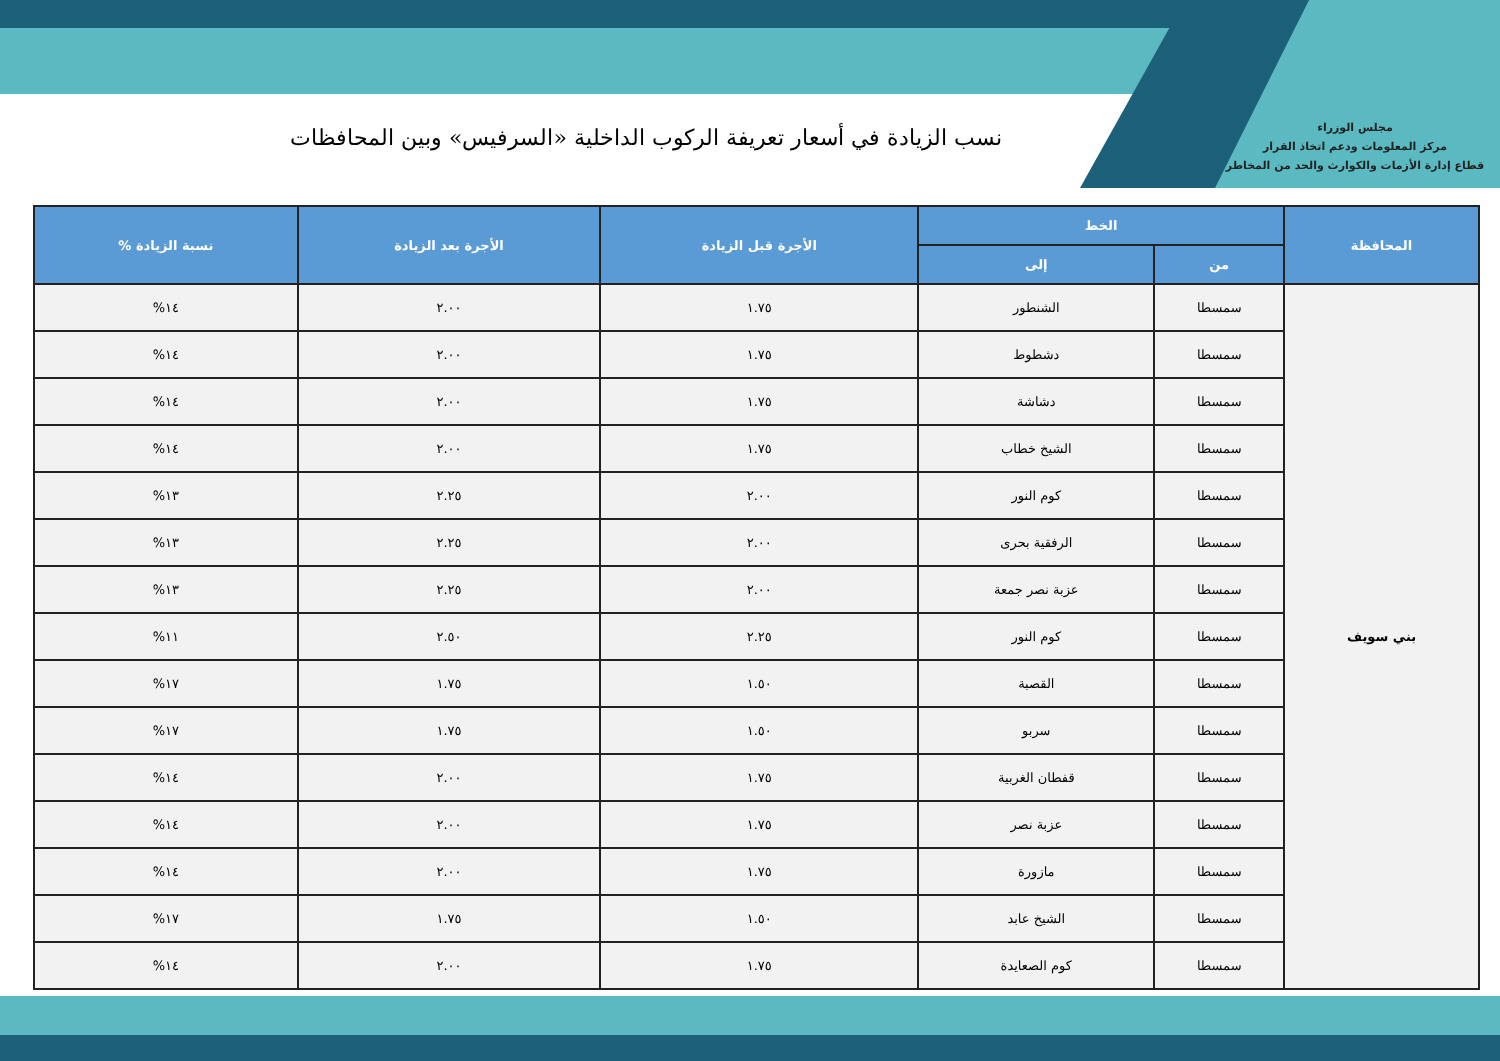مجلس الوزراء
مركز المعلومات ودعم اتخاذ القرار
قطاع إدارة الأزمات والكوارث والحد من المخاطر
نسب الزيادة في أسعار تعريفة الركوب الداخلية «السرفيس» وبين المحافظات
| المحافظة | الخط | | الأجرة قبل الزيادة | الأجرة بعد الزيادة | نسبة الزيادة % |
| --- | --- | --- | --- | --- | --- |
| | من | إلى | | | |
| بني سويف | سمسطا | الشنطور | ١.٧٥ | ٢.٠٠ | ١٤% |
| | سمسطا | دشطوط | ١.٧٥ | ٢.٠٠ | ١٤% |
| | سمسطا | دشاشة | ١.٧٥ | ٢.٠٠ | ١٤% |
| | سمسطا | الشيخ خطاب | ١.٧٥ | ٢.٠٠ | ١٤% |
| | سمسطا | كوم النور | ٢.٠٠ | ٢.٢٥ | ١٣% |
| | سمسطا | الرفقية بحرى | ٢.٠٠ | ٢.٢٥ | ١٣% |
| | سمسطا | عزبة نصر جمعة | ٢.٠٠ | ٢.٢٥ | ١٣% |
| | سمسطا | كوم النور | ٢.٢٥ | ٢.٥٠ | ١١% |
| | سمسطا | القصبة | ١.٥٠ | ١.٧٥ | ١٧% |
| | سمسطا | سربو | ١.٥٠ | ١.٧٥ | ١٧% |
| | سمسطا | قفطان الغربية | ١.٧٥ | ٢.٠٠ | ١٤% |
| | سمسطا | عزبة نصر | ١.٧٥ | ٢.٠٠ | ١٤% |
| | سمسطا | مازورة | ١.٧٥ | ٢.٠٠ | ١٤% |
| | سمسطا | الشيخ عابد | ١.٥٠ | ١.٧٥ | ١٧% |
| | سمسطا | كوم الصعايدة | ١.٧٥ | ٢.٠٠ | ١٤% |